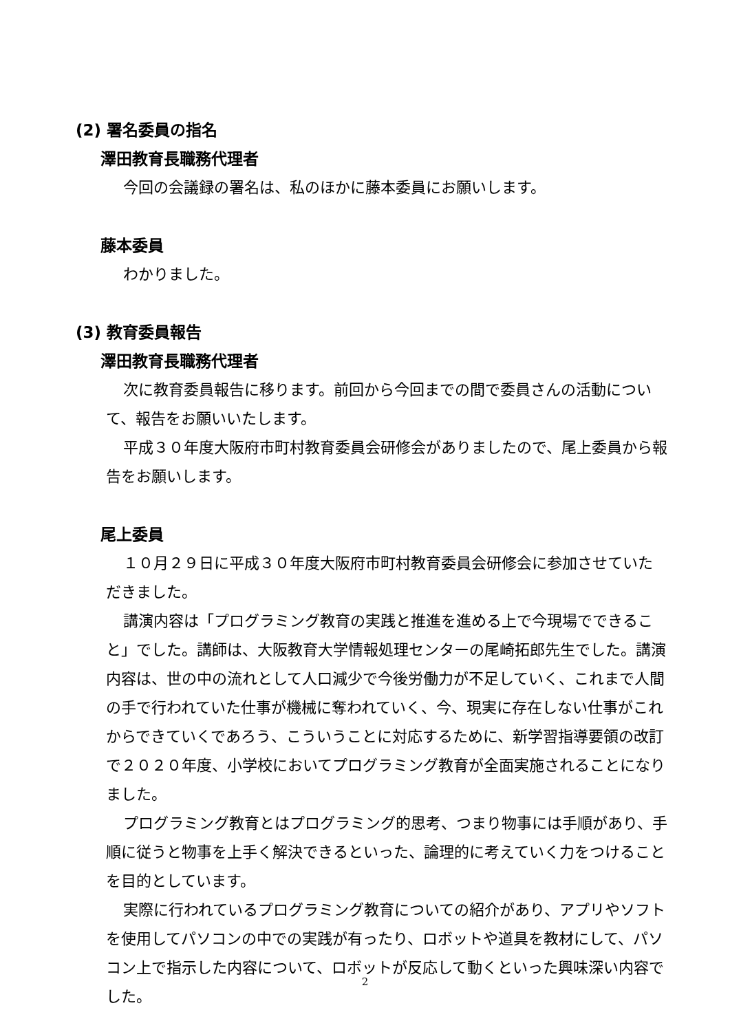(2) 署名委員の指名
澤田教育長職務代理者
今回の会議録の署名は、私のほかに藤本委員にお願いします。
藤本委員
わかりました。
(3) 教育委員報告
澤田教育長職務代理者
次に教育委員報告に移ります。前回から今回までの間で委員さんの活動について、報告をお願いいたします。
平成３０年度大阪府市町村教育委員会研修会がありましたので、尾上委員から報告をお願いします。
尾上委員
１０月２９日に平成３０年度大阪府市町村教育委員会研修会に参加させていただきました。
講演内容は「プログラミング教育の実践と推進を進める上で今現場でできること」でした。講師は、大阪教育大学情報処理センターの尾崎拓郎先生でした。講演内容は、世の中の流れとして人口減少で今後労働力が不足していく、これまで人間の手で行われていた仕事が機械に奪われていく、今、現実に存在しない仕事がこれからできていくであろう、こういうことに対応するために、新学習指導要領の改訂で２０２０年度、小学校においてプログラミング教育が全面実施されることになりました。
プログラミング教育とはプログラミング的思考、つまり物事には手順があり、手順に従うと物事を上手く解決できるといった、論理的に考えていく力をつけることを目的としています。
実際に行われているプログラミング教育についての紹介があり、アプリやソフトを使用してパソコンの中での実践が有ったり、ロボットや道具を教材にして、パソコン上で指示した内容について、ロボットが反応して動くといった興味深い内容でした。
2